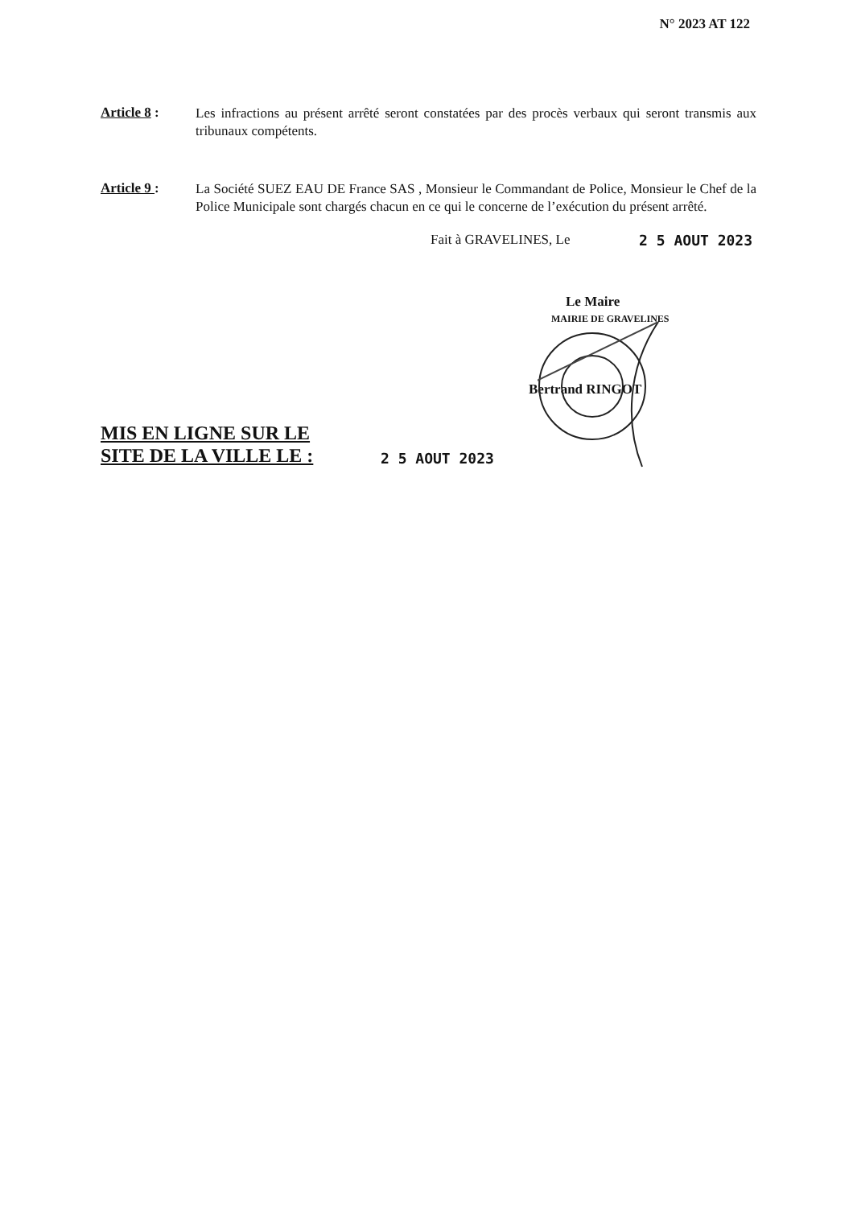N° 2023 AT 122
Article 8 :
Les infractions au présent arrêté seront constatées par des procès verbaux qui seront transmis aux tribunaux compétents.
Article 9 :
La Société SUEZ EAU DE France SAS , Monsieur le Commandant de Police, Monsieur le Chef de la Police Municipale sont chargés chacun en ce qui le concerne de l’exécution du présent arrêté.
Fait à GRAVELINES, Le 2 5 AOUT 2023
Le Maire
MAIRIE DE GRAVELINES
Bertrand RINGOT
MIS EN LIGNE SUR LE SITE DE LA VILLE LE :
2 5 AOUT 2023